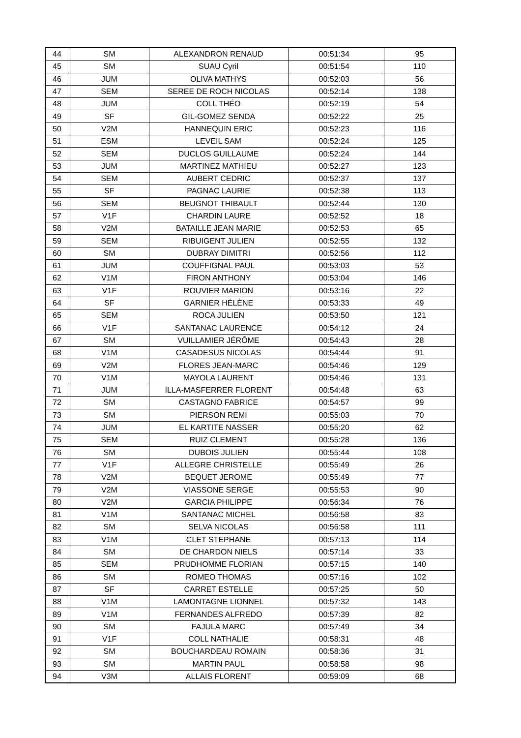| 44 | SM | ALEXANDRON RENAUD | 00:51:34 | 95 |
| 45 | SM | SUAU Cyril | 00:51:54 | 110 |
| 46 | JUM | OLIVA MATHYS | 00:52:03 | 56 |
| 47 | SEM | SEREE DE ROCH NICOLAS | 00:52:14 | 138 |
| 48 | JUM | COLL THÉO | 00:52:19 | 54 |
| 49 | SF | GIL-GOMEZ SENDA | 00:52:22 | 25 |
| 50 | V2M | HANNEQUIN ERIC | 00:52:23 | 116 |
| 51 | ESM | LEVEIL SAM | 00:52:24 | 125 |
| 52 | SEM | DUCLOS GUILLAUME | 00:52:24 | 144 |
| 53 | JUM | MARTINEZ MATHIEU | 00:52:27 | 123 |
| 54 | SEM | AUBERT CEDRIC | 00:52:37 | 137 |
| 55 | SF | PAGNAC LAURIE | 00:52:38 | 113 |
| 56 | SEM | BEUGNOT THIBAULT | 00:52:44 | 130 |
| 57 | V1F | CHARDIN LAURE | 00:52:52 | 18 |
| 58 | V2M | BATAILLE JEAN MARIE | 00:52:53 | 65 |
| 59 | SEM | RIBUIGENT JULIEN | 00:52:55 | 132 |
| 60 | SM | DUBRAY DIMITRI | 00:52:56 | 112 |
| 61 | JUM | COUFFIGNAL PAUL | 00:53:03 | 53 |
| 62 | V1M | FIRON ANTHONY | 00:53:04 | 146 |
| 63 | V1F | ROUVIER MARION | 00:53:16 | 22 |
| 64 | SF | GARNIER HÉLÈNE | 00:53:33 | 49 |
| 65 | SEM | ROCA JULIEN | 00:53:50 | 121 |
| 66 | V1F | SANTANAC LAURENCE | 00:54:12 | 24 |
| 67 | SM | VUILLAMIER JÉRÔME | 00:54:43 | 28 |
| 68 | V1M | CASADESUS NICOLAS | 00:54:44 | 91 |
| 69 | V2M | FLORES JEAN-MARC | 00:54:46 | 129 |
| 70 | V1M | MAYOLA LAURENT | 00:54:46 | 131 |
| 71 | JUM | ILLA-MASFERRER FLORENT | 00:54:48 | 63 |
| 72 | SM | CASTAGNO FABRICE | 00:54:57 | 99 |
| 73 | SM | PIERSON REMI | 00:55:03 | 70 |
| 74 | JUM | EL KARTITE NASSER | 00:55:20 | 62 |
| 75 | SEM | RUIZ CLEMENT | 00:55:28 | 136 |
| 76 | SM | DUBOIS JULIEN | 00:55:44 | 108 |
| 77 | V1F | ALLEGRE CHRISTELLE | 00:55:49 | 26 |
| 78 | V2M | BEQUET JEROME | 00:55:49 | 77 |
| 79 | V2M | VIASSONE SERGE | 00:55:53 | 90 |
| 80 | V2M | GARCIA PHILIPPE | 00:56:34 | 76 |
| 81 | V1M | SANTANAC MICHEL | 00:56:58 | 83 |
| 82 | SM | SELVA NICOLAS | 00:56:58 | 111 |
| 83 | V1M | CLET STEPHANE | 00:57:13 | 114 |
| 84 | SM | DE CHARDON NIELS | 00:57:14 | 33 |
| 85 | SEM | PRUDHOMME FLORIAN | 00:57:15 | 140 |
| 86 | SM | ROMEO THOMAS | 00:57:16 | 102 |
| 87 | SF | CARRET ESTELLE | 00:57:25 | 50 |
| 88 | V1M | LAMONTAGNE LIONNEL | 00:57:32 | 143 |
| 89 | V1M | FERNANDES ALFREDO | 00:57:39 | 82 |
| 90 | SM | FAJULA MARC | 00:57:49 | 34 |
| 91 | V1F | COLL NATHALIE | 00:58:31 | 48 |
| 92 | SM | BOUCHARDEAU ROMAIN | 00:58:36 | 31 |
| 93 | SM | MARTIN PAUL | 00:58:58 | 98 |
| 94 | V3M | ALLAIS FLORENT | 00:59:09 | 68 |